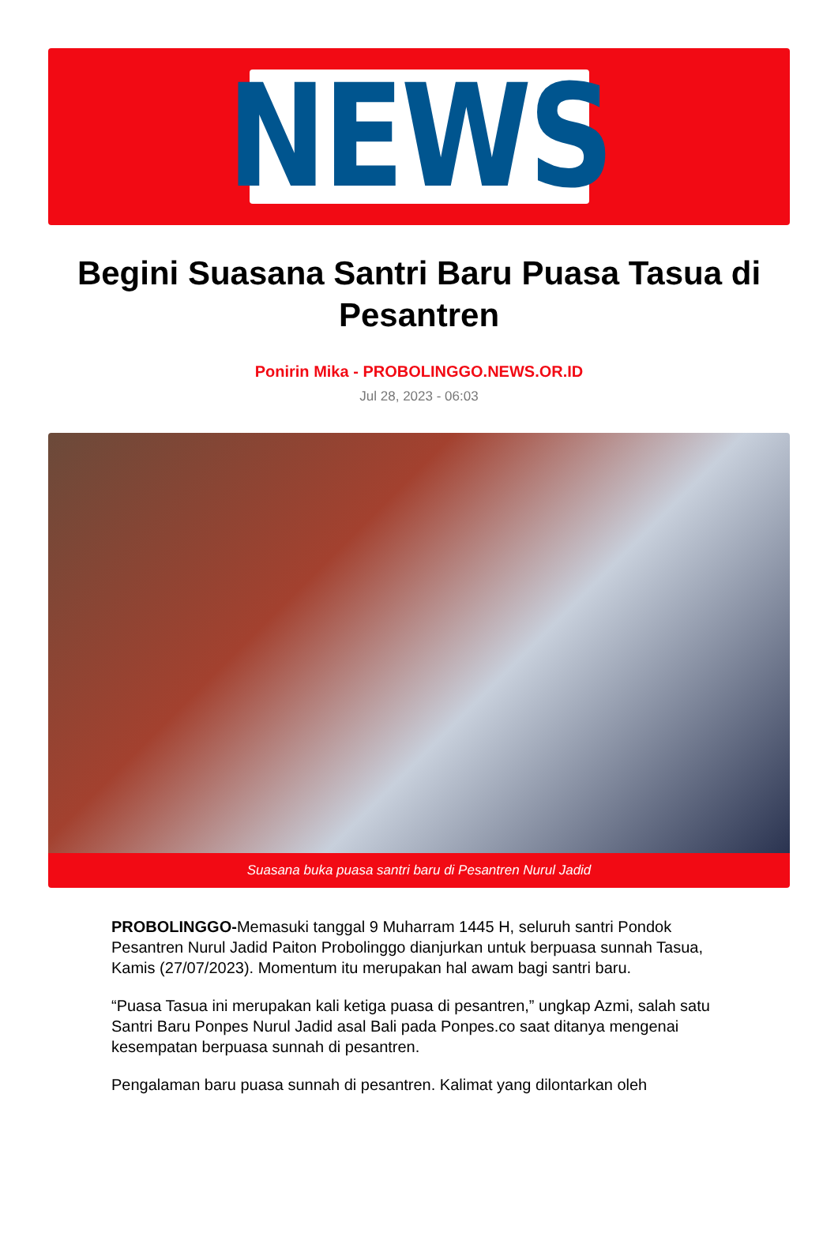NEWS
Begini Suasana Santri Baru Puasa Tasua di Pesantren
Ponirin Mika - PROBOLINGGO.NEWS.OR.ID
Jul 28, 2023 - 06:03
Suasana buka puasa santri baru di Pesantren Nurul Jadid
PROBOLINGGO-Memasuki tanggal 9 Muharram 1445 H, seluruh santri Pondok Pesantren Nurul Jadid Paiton Probolinggo dianjurkan untuk berpuasa sunnah Tasua, Kamis (27/07/2023). Momentum itu merupakan hal awam bagi santri baru.
“Puasa Tasua ini merupakan kali ketiga puasa di pesantren,” ungkap Azmi, salah satu Santri Baru Ponpes Nurul Jadid asal Bali pada Ponpes.co saat ditanya mengenai kesempatan berpuasa sunnah di pesantren.
Pengalaman baru puasa sunnah di pesantren. Kalimat yang dilontarkan oleh